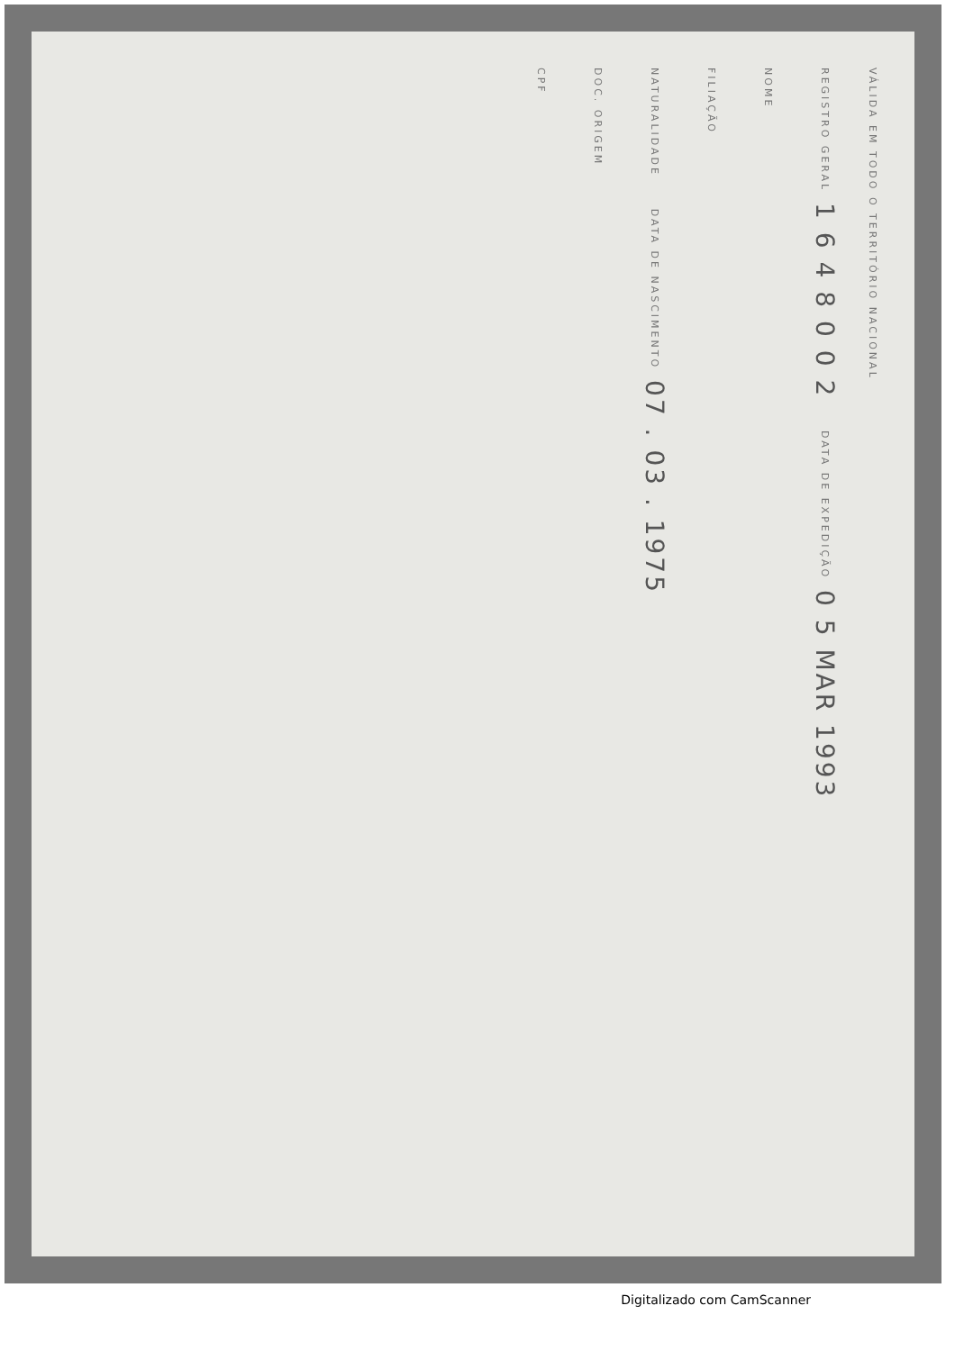VÁLIDA EM TODO O TERRITÓRIO NACIONAL
REGISTRO GERAL 1 6 4 8 0 0 2 DATA DE EXPEDIÇÃO 0 5 MAR 1993
NOME
FILIAÇÃO
NATURALIDADE DATA DE NASCIMENTO 07 . 03 . 1975
DOC. ORIGEM
CPF
Digitalizado com CamScanner